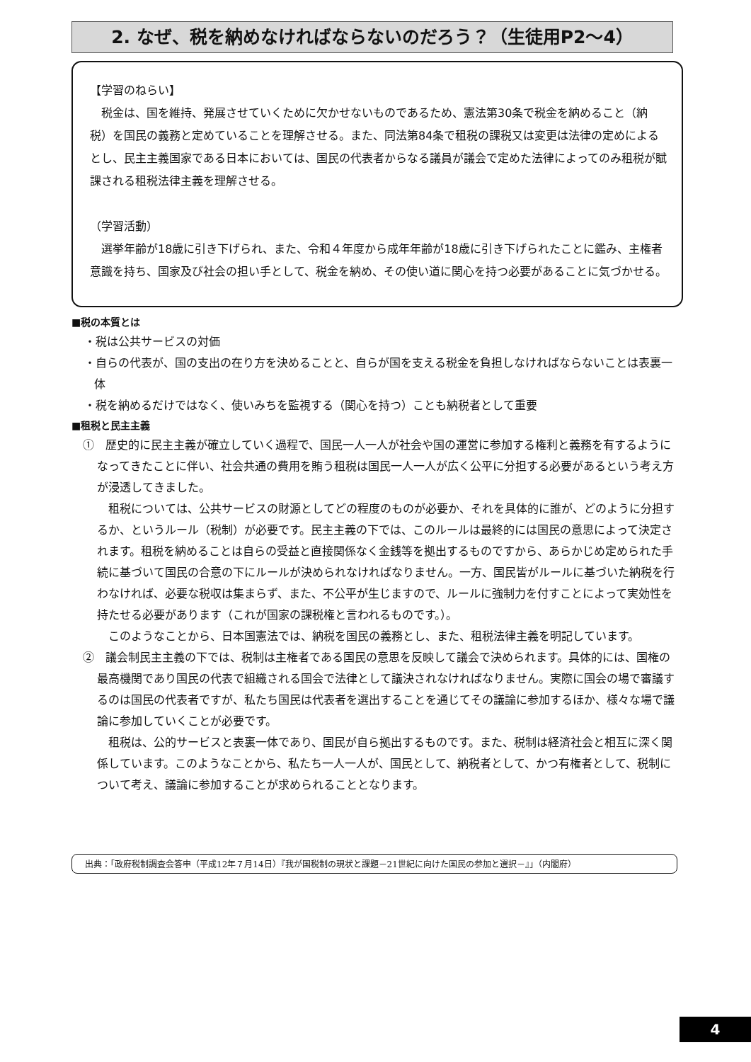2. なぜ、税を納めなければならないのだろう？（生徒用P2～4）
【学習のねらい】
　税金は、国を維持、発展させていくために欠かせないものであるため、憲法第30条で税金を納めること（納税）を国民の義務と定めていることを理解させる。また、同法第84条で租税の課税又は変更は法律の定めによるとし、民主主義国家である日本においては、国民の代表者からなる議員が議会で定めた法律によってのみ租税が賦課される租税法律主義を理解させる。
（学習活動）
　選挙年齢が18歳に引き下げられ、また、令和４年度から成年年齢が18歳に引き下げられたことに鑑み、主権者意識を持ち、国家及び社会の担い手として、税金を納め、その使い道に関心を持つ必要があることに気づかせる。
■税の本質とは
・税は公共サービスの対価
・自らの代表が、国の支出の在り方を決めることと、自らが国を支える税金を負担しなければならないことは表裏一体
・税を納めるだけではなく、使いみちを監視する（関心を持つ）ことも納税者として重要
■租税と民主主義
①　歴史的に民主主義が確立していく過程で、国民一人一人が社会や国の運営に参加する権利と義務を有するようになってきたことに伴い、社会共通の費用を賄う租税は国民一人一人が広く公平に分担する必要があるという考え方が浸透してきました。
租税については、公共サービスの財源としてどの程度のものが必要か、それを具体的に誰が、どのように分担するか、というルール（税制）が必要です。民主主義の下では、このルールは最終的には国民の意思によって決定されます。租税を納めることは自らの受益と直接関係なく金銭等を拠出するものですから、あらかじめ定められた手続に基づいて国民の合意の下にルールが決められなければなりません。一方、国民皆がルールに基づいた納税を行わなければ、必要な税収は集まらず、また、不公平が生じますので、ルールに強制力を付すことによって実効性を持たせる必要があります（これが国家の課税権と言われるものです。）。
このようなことから、日本国憲法では、納税を国民の義務とし、また、租税法律主義を明記しています。
②　議会制民主主義の下では、税制は主権者である国民の意思を反映して議会で決められます。具体的には、国権の最高機関であり国民の代表で組織される国会で法律として議決されなければなりません。実際に国会の場で審議するのは国民の代表者ですが、私たち国民は代表者を選出することを通じてその議論に参加するほか、様々な場で議論に参加していくことが必要です。
租税は、公的サービスと表裏一体であり、国民が自ら拠出するものです。また、税制は経済社会と相互に深く関係しています。このようなことから、私たち一人一人が、国民として、納税者として、かつ有権者として、税制について考え、議論に参加することが求められることとなります。
出典：「政府税制調査会答申（平成12年７月14日）『我が国税制の現状と課題－21世紀に向けた国民の参加と選択－』」（内閣府）
4